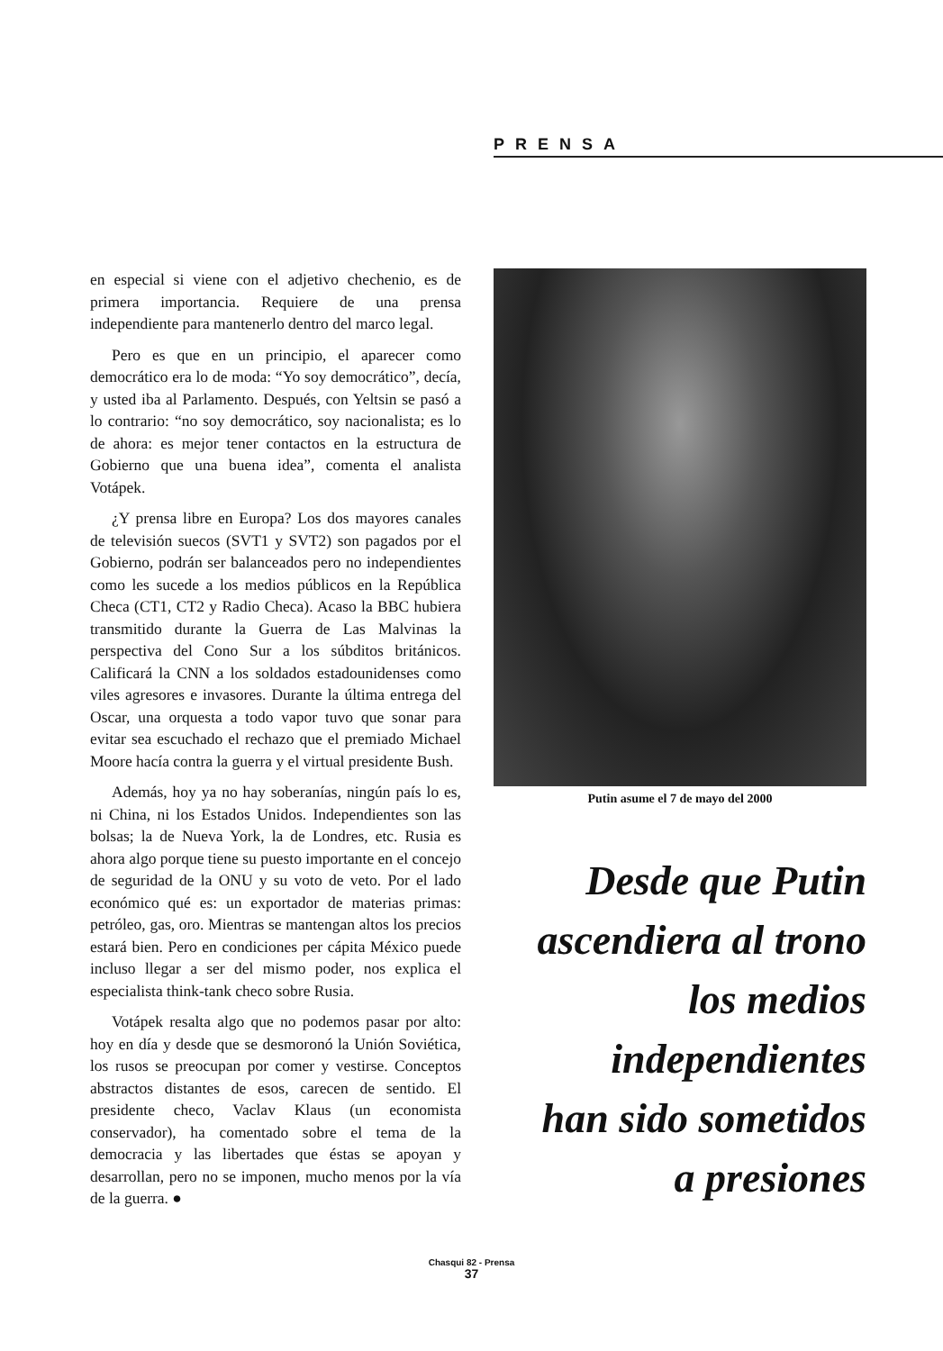PRENSA
en especial si viene con el adjetivo chechenio, es de primera importancia. Requiere de una prensa independiente para mantenerlo dentro del marco legal.
Pero es que en un principio, el aparecer como democrático era lo de moda: “Yo soy democrático”, decía, y usted iba al Parlamento. Después, con Yeltsin se pasó a lo contrario: “no soy democrático, soy nacionalista; es lo de ahora: es mejor tener contactos en la estructura de Gobierno que una buena idea”, comenta el analista Votápek.
¿Y prensa libre en Europa? Los dos mayores canales de televisión suecos (SVT1 y SVT2) son pagados por el Gobierno, podrán ser balanceados pero no independientes como les sucede a los medios públicos en la República Checa (CT1, CT2 y Radio Checa). Acaso la BBC hubiera transmitido durante la Guerra de Las Malvinas la perspectiva del Cono Sur a los súbditos británicos. Calificará la CNN a los soldados estadounidenses como viles agresores e invasores. Durante la última entrega del Oscar, una orquesta a todo vapor tuvo que sonar para evitar sea escuchado el rechazo que el premiado Michael Moore hacía contra la guerra y el virtual presidente Bush.
Además, hoy ya no hay soberanías, ningún país lo es, ni China, ni los Estados Unidos. Independientes son las bolsas; la de Nueva York, la de Londres, etc. Rusia es ahora algo porque tiene su puesto importante en el concejo de seguridad de la ONU y su voto de veto. Por el lado económico qué es: un exportador de materias primas: petróleo, gas, oro. Mientras se mantengan altos los precios estará bien. Pero en condiciones per cápita México puede incluso llegar a ser del mismo poder, nos explica el especialista think-tank checo sobre Rusia.
Votápek resalta algo que no podemos pasar por alto: hoy en día y desde que se desmoronó la Unión Soviética, los rusos se preocupan por comer y vestirse. Conceptos abstractos distantes de esos, carecen de sentido. El presidente checo, Vaclav Klaus (un economista conservador), ha comentado sobre el tema de la democracia y las libertades que éstas se apoyan y desarrollan, pero no se imponen, mucho menos por la vía de la guerra. ●
Putin asume el 7 de mayo del 2000
Desde que Putin
ascendiera al trono
los medios
independientes
han sido sometidos
a presiones
Chasqui 82 - Prensa
37